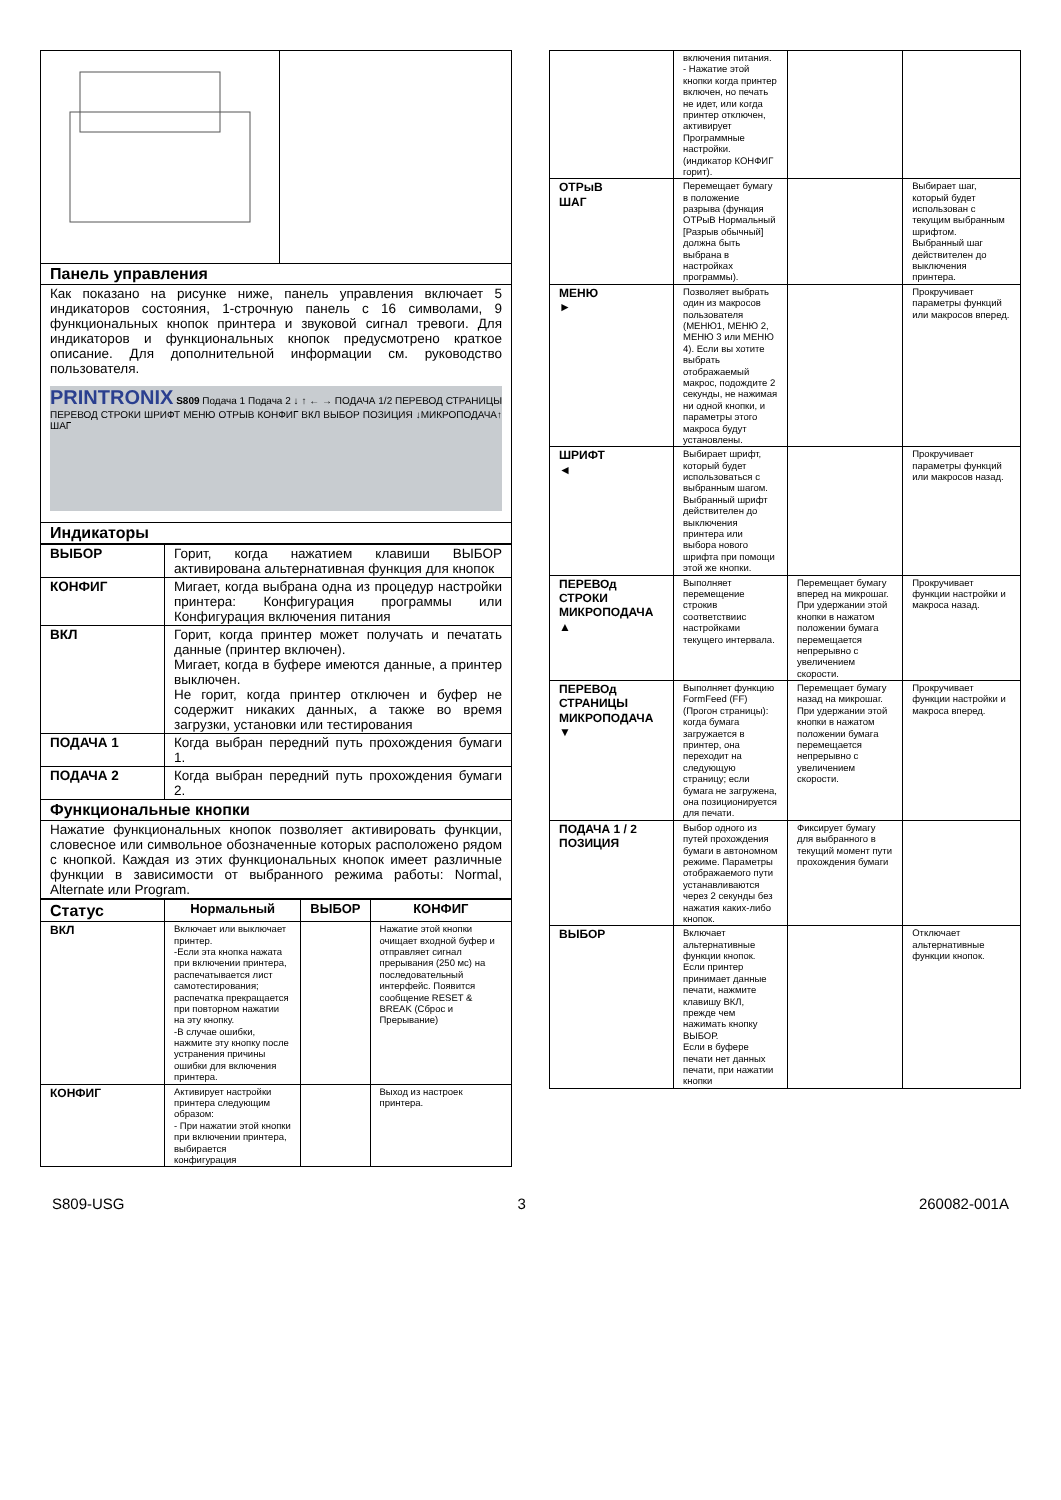| Панель управления | |
| Как показано на рисунке ниже, панель управления включает 5 индикаторов состояния, 1-строчную панель с 16 символами, 9 функциональных кнопок принтера и звуковой сигнал тревоги. Для индикаторов и функциональных кнопок предусмотрено краткое описание. Для дополнительной информации см. руководство пользователя. PRINTRONIX S809 Подача 1 Подача 2 ↓ ↑ ← → ПОДАЧА 1/2 ПЕРЕВОД СТРАНИЦЫ ПЕРЕВОД СТРОКИ ШРИФТ МЕНЮ ОТРЫВ КОНФИГ ВКЛ ВЫБОР ПОЗИЦИЯ ↓МИКРОПОДАЧА↑ ШАГ | |
| Индикаторы | |
| ВЫБОР | Горит, когда нажатием клавиши ВЫБОР активирована альтернативная функция для кнопок |
| КОНФИГ | Мигает, когда выбрана одна из процедур настройки принтера: Конфигурация программы или Конфигурация включения питания |
| ВКЛ | Горит, когда принтер может получать и печатать данные (принтер включен). Мигает, когда в буфере имеются данные, а принтер выключен. Не горит, когда принтер отключен и буфер не содержит никаких данных, а также во время загрузки, установки или тестирования |
| ПОДАЧА 1 | Когда выбран передний путь прохождения бумаги 1. |
| ПОДАЧА 2 | Когда выбран передний путь прохождения бумаги 2. |
| Функциональные кнопки | |
| Нажатие функциональных кнопок позволяет активировать функции, словесное или символьное обозначенные которых расположено рядом с кнопкой. Каждая из этих функциональных кнопок имеет различные функции в зависимости от выбранного режима работы: Normal, Alternate или Program. | |
| Статус | Нормальный | ВЫБОР | КОНФИГ |
| --- | --- | --- | --- |
| ВКЛ | Включает или выключает принтер. -Если эта кнопка нажата при включении принтера, распечатывается лист самотестирования; распечатка прекращается при повторном нажатии на эту кнопку. -В случае ошибки, нажмите эту кнопку после устранения причины ошибки для включения принтера. | | Нажатие этой кнопки очищает входной буфер и отправляет сигнал прерывания (250 мс) на последовательный интерфейс. Появится сообщение RESET & BREAK (Сброс и Прерывание) |
| КОНФИГ | Активирует настройки принтера следующим образом: - При нажатии этой кнопки при включении принтера, выбирается конфигурация | | Выход из настроек принтера. |
| | включения питания. - Нажатие этой кнопки когда принтер включен, но печать не идет, или когда принтер отключен, активирует Программные настройки. (индикатор КОНФИГ горит). | | |
| ОТРыВ ШАГ | Перемещает бумагу в положение разрыва (функция ОТРыВ Нормальный [Разрыв обычный] должна быть выбрана в настройках программы). | | Выбирает шаг, который будет использован с текущим выбранным шрифтом. Выбранный шаг действителен до выключения принтера. |
| МЕНЮ ► | Позволяет выбрать один из макросов пользователя (МЕНЮ1, МЕНЮ 2, МЕНЮ 3 или МЕНЮ 4). Если вы хотите выбрать отображаемый макрос, подождите 2 секунды, не нажимая ни одной кнопки, и параметры этого макроса будут установлены. | | Прокручивает параметры функций или макросов вперед. |
| ШРИФТ ◄ | Выбирает шрифт, который будет использоваться с выбранным шагом. Выбранный шрифт действителен до выключения принтера или выбора нового шрифта при помощи этой же кнопки. | | Прокручивает параметры функций или макросов назад. |
| ПЕРЕВОд СТРОКИ МИКРОПОДАЧА ▲ | Выполняет перемещение строкив соответствиис настройками текущего интервала. | Перемещает бумагу вперед на микрошаг. При удержании этой кнопки в нажатом положении бумага перемещается непрерывно с увеличением скорости. | Прокручивает функции настройки и макроса назад. |
| ПЕРЕВОд СТРАНИЦЫ МИКРОПОДАЧА ▼ | Выполняет функцию FormFeed (FF) (Прогон страницы): когда бумага загружается в принтер, она переходит на следующую страницу; если бумага не загружена, она позиционируется для печати. | Перемещает бумагу назад на микрошаг. При удержании этой кнопки в нажатом положении бумага перемещается непрерывно с увеличением скорости. | Прокручивает функции настройки и макроса вперед. |
| ПОДАЧА 1 / 2 ПОЗИЦИЯ | Выбор одного из путей прохождения бумаги в автономном режиме. Параметры отображаемого пути устанавливаются через 2 секунды без нажатия каких-либо кнопок. | Фиксирует бумагу для выбранного в текущий момент пути прохождения бумаги | |
| ВЫБОР | Включает альтернативные функции кнопок. Если принтер принимает данные печати, нажмите клавишу ВКЛ, прежде чем нажимать кнопку ВЫБОР. Если в буфере печати нет данных печати, при нажатии кнопки | | Отключает альтернативные функции кнопок. |
S809-USG 3 260082-001A